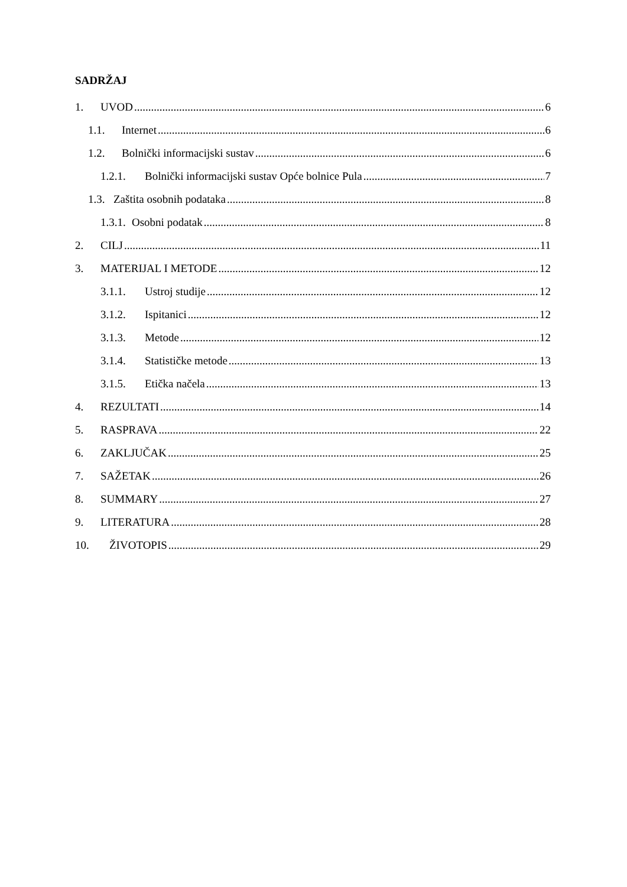SADRŽAJ
1. UVOD 6
1.1. Internet 6
1.2. Bolnički informacijski sustav 6
1.2.1. Bolnički informacijski sustav Opće bolnice Pula 7
1.3. Zaštita osobnih podataka 8
1.3.1. Osobni podatak 8
2. CILJ 11
3. MATERIJAL I METODE 12
3.1.1. Ustroj studije 12
3.1.2. Ispitanici 12
3.1.3. Metode 12
3.1.4. Statističke metode 13
3.1.5. Etička načela 13
4. REZULTATI 14
5. RASPRAVA 22
6. ZAKLJUČAK 25
7. SAŽETAK 26
8. SUMMARY 27
9. LITERATURA 28
10. ŽIVOTOPIS 29